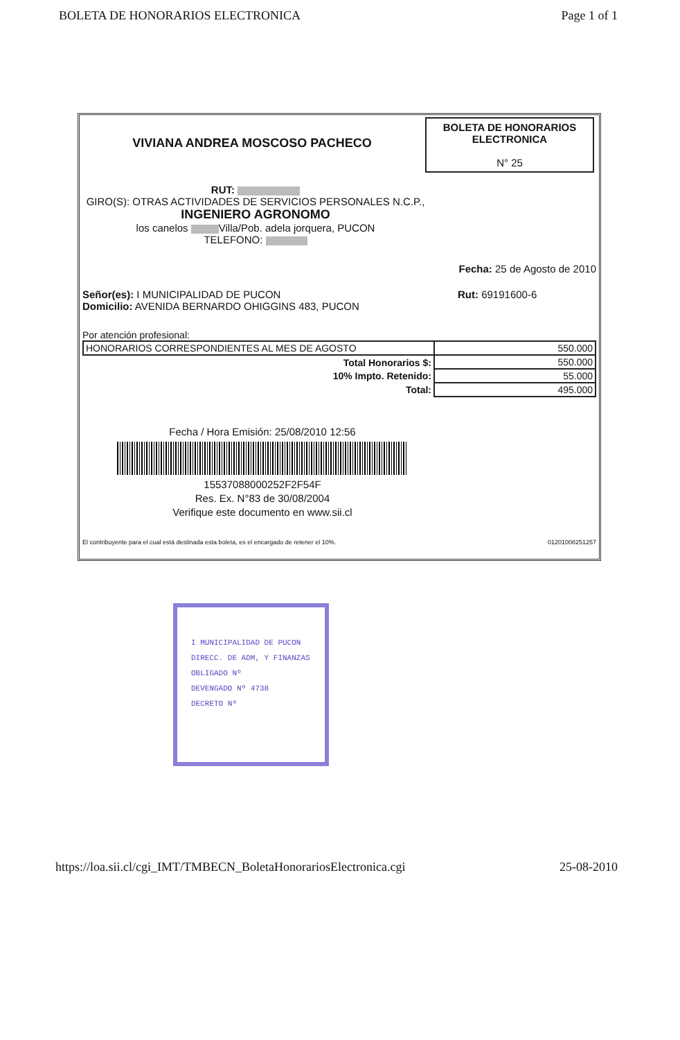BOLETA DE HONORARIOS ELECTRONICA Page 1 of 1
BOLETA DE HONORARIOS
ELECTRONICA
N° 25
VIVIANA ANDREA MOSCOSO PACHECO
RUT:
GIRO(S): OTRAS ACTIVIDADES DE SERVICIOS PERSONALES N.C.P.,
INGENIERO AGRONOMO
los canelos Villa/Pob. adela jorquera, PUCON
TELEFONO:
Fecha: 25 de Agosto de 2010
Señor(es): I MUNICIPALIDAD DE PUCON
Domicilio: AVENIDA BERNARDO OHIGGINS 483, PUCON
Rut: 69191600-6
Por atención profesional:
| HONORARIOS CORRESPONDIENTES AL MES DE AGOSTO | 550.000 |
| Total Honorarios $: | 550.000 |
| 10% Impto. Retenido: | 55.000 |
| Total: | 495.000 |
Fecha / Hora Emisión: 25/08/2010 12:56
15537088000252F2F54F
Res. Ex. N°83 de 30/08/2004
Verifique este documento en www.sii.cl
El contribuyente para el cual está destinada esta boleta, es el encargado de retener el 10%. 01201008251257
I MUNICIPALIDAD DE PUCON
DIRECC. DE ADM, Y FINANZAS
OBLIGADO Nº
DEVENGADO Nº 4738
DECRETO Nº
https://loa.sii.cl/cgi_IMT/TMBECN_BoletaHonorariosElectronica.cgi 25-08-2010